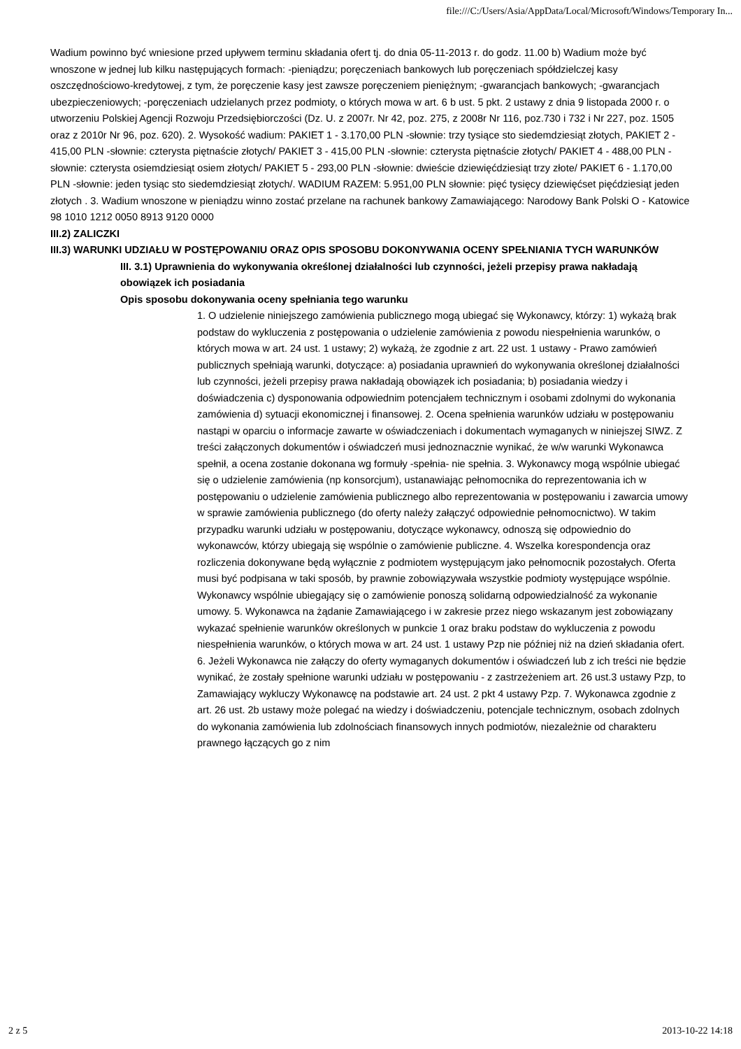file:///C:/Users/Asia/AppData/Local/Microsoft/Windows/Temporary In...
Wadium powinno być wniesione przed upływem terminu składania ofert tj. do dnia 05-11-2013 r. do godz. 11.00 b) Wadium może być wnoszone w jednej lub kilku następujących formach: -pieniądzu; poręczeniach bankowych lub poręczeniach spółdzielczej kasy oszczędnościowo-kredytowej, z tym, że poręczenie kasy jest zawsze poręczeniem pieniężnym; -gwarancjach bankowych; -gwarancjach ubezpieczeniowych; -poręczeniach udzielanych przez podmioty, o których mowa w art. 6 b ust. 5 pkt. 2 ustawy z dnia 9 listopada 2000 r. o utworzeniu Polskiej Agencji Rozwoju Przedsiębiorczości (Dz. U. z 2007r. Nr 42, poz. 275, z 2008r Nr 116, poz.730 i 732 i Nr 227, poz. 1505 oraz z 2010r Nr 96, poz. 620). 2. Wysokość wadium: PAKIET 1 - 3.170,00 PLN -słownie: trzy tysiące sto siedemdziesiąt złotych, PAKIET 2 - 415,00 PLN -słownie: czterysta piętnaście złotych/ PAKIET 3 - 415,00 PLN -słownie: czterysta piętnaście złotych/ PAKIET 4 - 488,00 PLN -słownie: czterysta osiemdziesiąt osiem złotych/ PAKIET 5 - 293,00 PLN -słownie: dwieście dziewięćdziesiąt trzy złote/ PAKIET 6 - 1.170,00 PLN -słownie: jeden tysiąc sto siedemdziesiąt złotych/. WADIUM RAZEM: 5.951,00 PLN słownie: pięć tysięcy dziewięćset pięćdziesiąt jeden złotych . 3. Wadium wnoszone w pieniądzu winno zostać przelane na rachunek bankowy Zamawiającego: Narodowy Bank Polski O - Katowice 98 1010 1212 0050 8913 9120 0000
III.2) ZALICZKI
III.3) WARUNKI UDZIAŁU W POSTĘPOWANIU ORAZ OPIS SPOSOBU DOKONYWANIA OCENY SPEŁNIANIA TYCH WARUNKÓW
III. 3.1) Uprawnienia do wykonywania określonej działalności lub czynności, jeżeli przepisy prawa nakładają obowiązek ich posiadania
Opis sposobu dokonywania oceny spełniania tego warunku
1. O udzielenie niniejszego zamówienia publicznego mogą ubiegać się Wykonawcy, którzy: 1) wykażą brak podstaw do wykluczenia z postępowania o udzielenie zamówienia z powodu niespełnienia warunków, o których mowa w art. 24 ust. 1 ustawy; 2) wykażą, że zgodnie z art. 22 ust. 1 ustawy - Prawo zamówień publicznych spełniają warunki, dotyczące: a) posiadania uprawnień do wykonywania określonej działalności lub czynności, jeżeli przepisy prawa nakładają obowiązek ich posiadania; b) posiadania wiedzy i doświadczenia c) dysponowania odpowiednim potencjałem technicznym i osobami zdolnymi do wykonania zamówienia d) sytuacji ekonomicznej i finansowej. 2. Ocena spełnienia warunków udziału w postępowaniu nastąpi w oparciu o informacje zawarte w oświadczeniach i dokumentach wymaganych w niniejszej SIWZ. Z treści załączonych dokumentów i oświadczeń musi jednoznacznie wynikać, że w/w warunki Wykonawca spełnił, a ocena zostanie dokonana wg formuły -spełnia- nie spełnia. 3. Wykonawcy mogą wspólnie ubiegać się o udzielenie zamówienia (np konsorcjum), ustanawiając pełnomocnika do reprezentowania ich w postępowaniu o udzielenie zamówienia publicznego albo reprezentowania w postępowaniu i zawarcia umowy w sprawie zamówienia publicznego (do oferty należy załączyć odpowiednie pełnomocnictwo). W takim przypadku warunki udziału w postępowaniu, dotyczące wykonawcy, odnoszą się odpowiednio do wykonawców, którzy ubiegają się wspólnie o zamówienie publiczne. 4. Wszelka korespondencja oraz rozliczenia dokonywane będą wyłącznie z podmiotem występującym jako pełnomocnik pozostałych. Oferta musi być podpisana w taki sposób, by prawnie zobowiązywała wszystkie podmioty występujące wspólnie. Wykonawcy wspólnie ubiegający się o zamówienie ponoszą solidarną odpowiedzialność za wykonanie umowy. 5. Wykonawca na żądanie Zamawiającego i w zakresie przez niego wskazanym jest zobowiązany wykazać spełnienie warunków określonych w punkcie 1 oraz braku podstaw do wykluczenia z powodu niespełnienia warunków, o których mowa w art. 24 ust. 1 ustawy Pzp nie później niż na dzień składania ofert. 6. Jeżeli Wykonawca nie załączy do oferty wymaganych dokumentów i oświadczeń lub z ich treści nie będzie wynikać, że zostały spełnione warunki udziału w postępowaniu - z zastrzeżeniem art. 26 ust.3 ustawy Pzp, to Zamawiający wykluczy Wykonawcę na podstawie art. 24 ust. 2 pkt 4 ustawy Pzp. 7. Wykonawca zgodnie z art. 26 ust. 2b ustawy może polegać na wiedzy i doświadczeniu, potencjale technicznym, osobach zdolnych do wykonania zamówienia lub zdolnościach finansowych innych podmiotów, niezależnie od charakteru prawnego łączących go z nim
2 z 5 2013-10-22 14:18